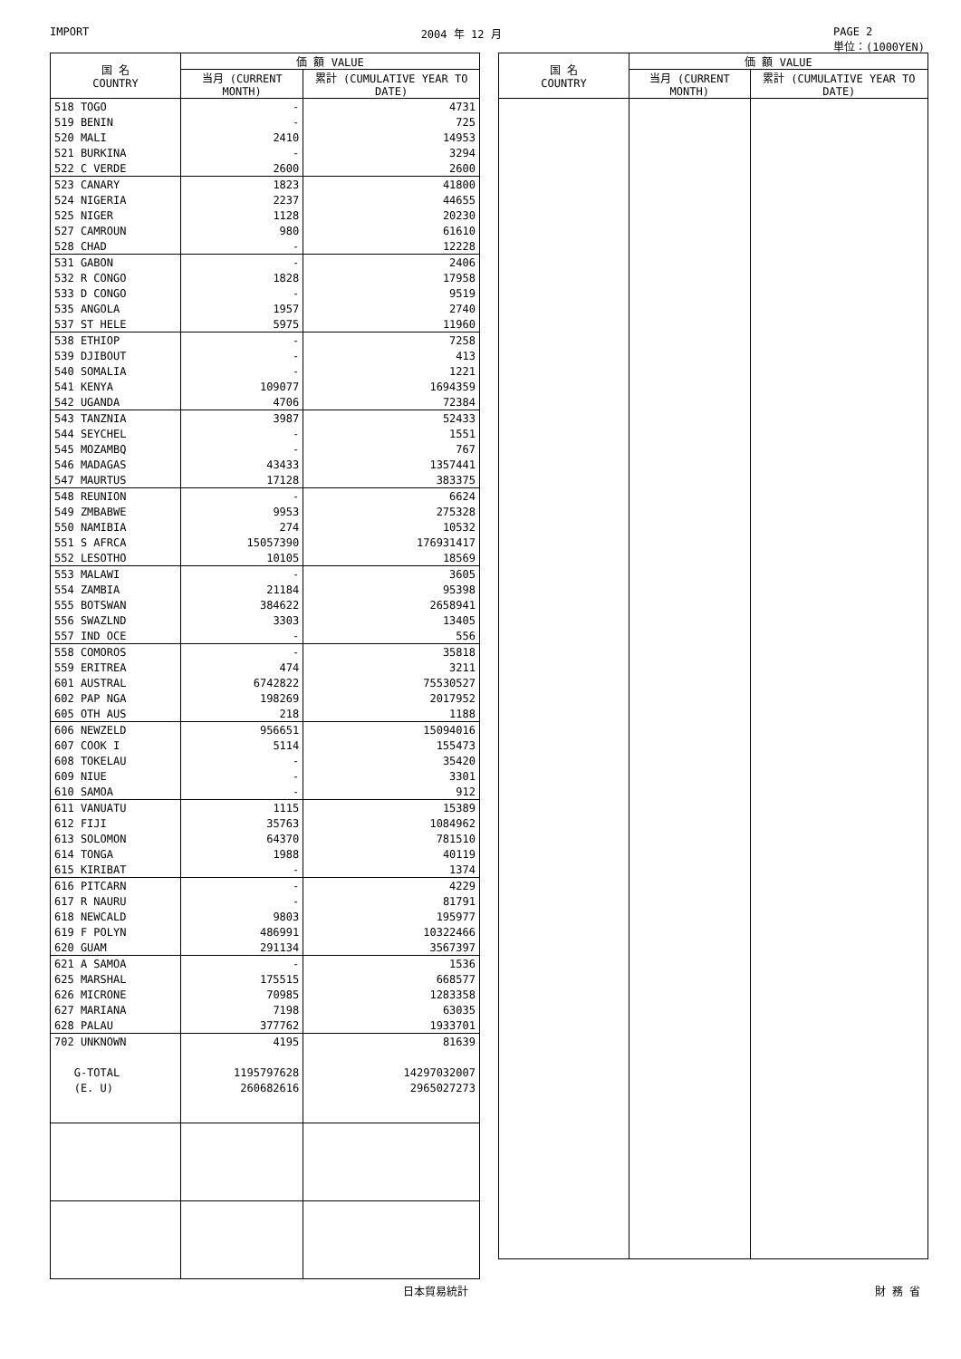IMPORT 2004 年 12 月 PAGE 2
単位：(1000YEN)
| 国 名 COUNTRY | 価 額 VALUE | |
| --- | --- | --- |
| | 当月 (CURRENT MONTH) | 累計 (CUMULATIVE YEAR TO DATE) |
| 518 TOGO | - | 4731 |
| 519 BENIN | - | 725 |
| 520 MALI | 2410 | 14953 |
| 521 BURKINA | - | 3294 |
| 522 C VERDE | 2600 | 2600 |
| 523 CANARY | 1823 | 41800 |
| 524 NIGERIA | 2237 | 44655 |
| 525 NIGER | 1128 | 20230 |
| 527 CAMROUN | 980 | 61610 |
| 528 CHAD | - | 12228 |
| 531 GABON | - | 2406 |
| 532 R CONGO | 1828 | 17958 |
| 533 D CONGO | - | 9519 |
| 535 ANGOLA | 1957 | 2740 |
| 537 ST HELE | 5975 | 11960 |
| 538 ETHIOP | - | 7258 |
| 539 DJIBOUT | - | 413 |
| 540 SOMALIA | - | 1221 |
| 541 KENYA | 109077 | 1694359 |
| 542 UGANDA | 4706 | 72384 |
| 543 TANZNIA | 3987 | 52433 |
| 544 SEYCHEL | - | 1551 |
| 545 MOZAMBQ | - | 767 |
| 546 MADAGAS | 43433 | 1357441 |
| 547 MAURTUS | 17128 | 383375 |
| 548 REUNION | - | 6624 |
| 549 ZMBABWE | 9953 | 275328 |
| 550 NAMIBIA | 274 | 10532 |
| 551 S AFRCA | 15057390 | 176931417 |
| 552 LESOTHO | 10105 | 18569 |
| 553 MALAWI | - | 3605 |
| 554 ZAMBIA | 21184 | 95398 |
| 555 BOTSWAN | 384622 | 2658941 |
| 556 SWAZLND | 3303 | 13405 |
| 557 IND OCE | - | 556 |
| 558 COMOROS | - | 35818 |
| 559 ERITREA | 474 | 3211 |
| 601 AUSTRAL | 6742822 | 75530527 |
| 602 PAP NGA | 198269 | 2017952 |
| 605 OTH AUS | 218 | 1188 |
| 606 NEWZELD | 956651 | 15094016 |
| 607 COOK I | 5114 | 155473 |
| 608 TOKELAU | - | 35420 |
| 609 NIUE | - | 3301 |
| 610 SAMOA | - | 912 |
| 611 VANUATU | 1115 | 15389 |
| 612 FIJI | 35763 | 1084962 |
| 613 SOLOMON | 64370 | 781510 |
| 614 TONGA | 1988 | 40119 |
| 615 KIRIBAT | - | 1374 |
| 616 PITCARN | - | 4229 |
| 617 R NAURU | - | 81791 |
| 618 NEWCALD | 9803 | 195977 |
| 619 F POLYN | 486991 | 10322466 |
| 620 GUAM | 291134 | 3567397 |
| 621 A SAMOA | - | 1536 |
| 625 MARSHAL | 175515 | 668577 |
| 626 MICRONE | 70985 | 1283358 |
| 627 MARIANA | 7198 | 63035 |
| 628 PALAU | 377762 | 1933701 |
| 702 UNKNOWN | 4195 | 81639 |
| G-TOTAL | 1195797628 | 14297032007 |
| (E. U) | 260682616 | 2965027273 |
| 国 名 COUNTRY | 価 額 VALUE | |
| --- | --- | --- |
| | 当月 (CURRENT MONTH) | 累計 (CUMULATIVE YEAR TO DATE) |
日本貿易統計 財 務 省